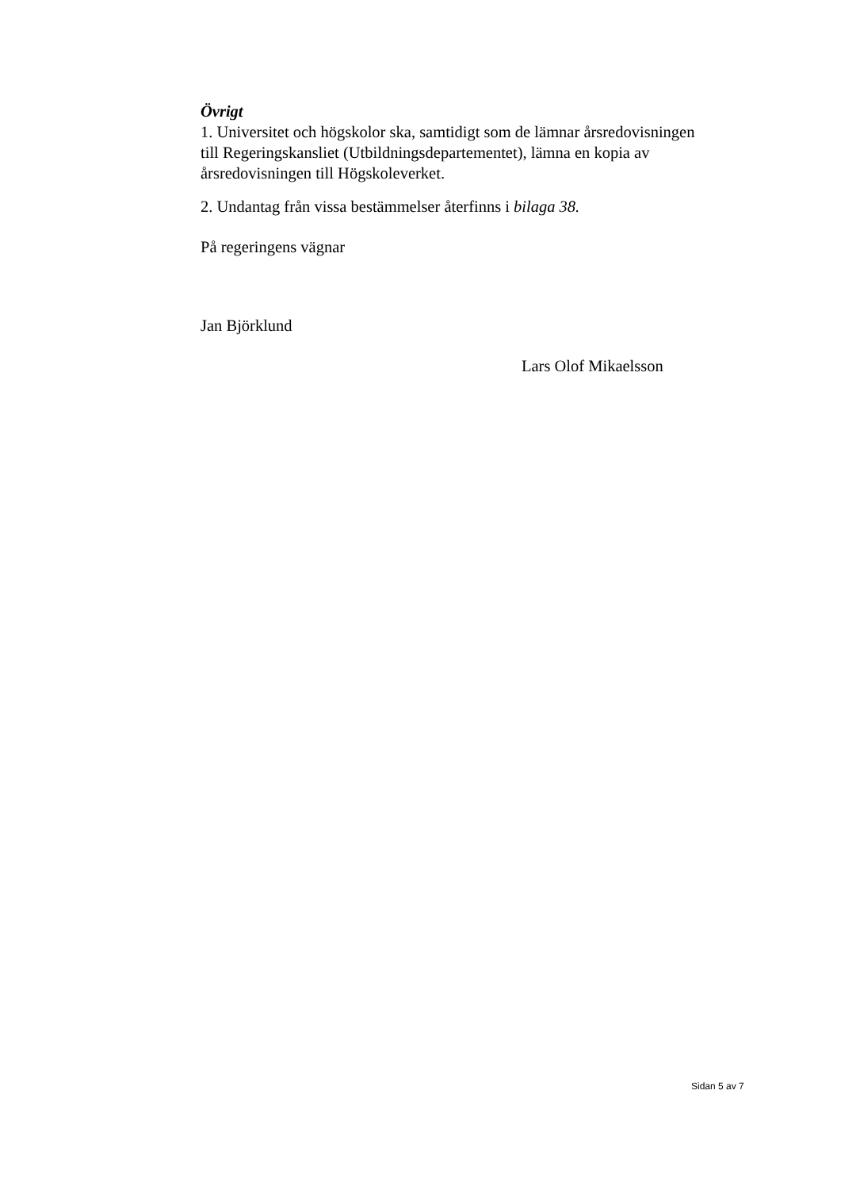Övrigt
1. Universitet och högskolor ska, samtidigt som de lämnar årsredovisningen till Regeringskansliet (Utbildningsdepartementet), lämna en kopia av årsredovisningen till Högskoleverket.
2. Undantag från vissa bestämmelser återfinns i bilaga 38.
På regeringens vägnar
Jan Björklund
Lars Olof Mikaelsson
Sidan 5 av 7